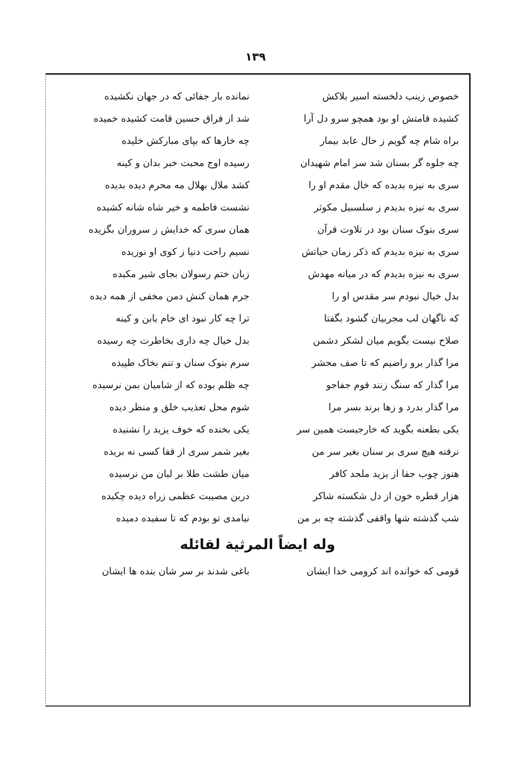۱۳۹
خصوص زینب دلخسته اسیر بلاکش نمانده بار جفائی که در جهان نکشیده
کشیده قامتش او بود همچو سرو دل آرا شد از فراق حسین قامت کشیده خمیده
براه شام چه گویم ز حال عابد بیمار چه خارها که بپای مبارکش خلیده
چه جلوه گر بسنان شد سر امام شهیدان رسیده اوج محبت خبر بدان و کینه
سری به نیزه بدیده که خال مقدم او را کشد ملال بهلال مه محرم دیده بدیده
سری به نیزه بدیدم ز سلسبیل مکوثر نشست فاطمه و خیر شاه شانه کشیده
سری بنوک سنان بود در تلاوت قرآن همان سری که خدایش ز سروران بگزیده
سری به نیزه بدیدم که ذکر زمان حیاتش نسیم راحت دنیا ز کوی او نوزیده
سری به نیزه بدیدم که در میانه مهدش زبان ختم رسولان بجای شیر مکیده
بدل خیال نبودم سر مقدس او را جرم همان کنش دمن مخفی از همه دیده
که ناگهان لب مجربیان گشود بگفتا ترا چه کار نبود ای خام یابن و کینه
صلاح نیست بگویم میان لشکر دشمن بدل خیال چه داری بخاطرت چه رسیده
مرا گذار برو راضیم که تا صف محشر سرم بنوک سنان و تنم بخاک طپیده
مرا گذار که سنگ زنند قوم جفاجو چه ظلم بوده که از شامیان بمن نرسیده
مرا گذار بدرد و زها برند بسر مرا شوم محل تعذیب خلق و منظر دیده
یکی بطعنه بگوید که خارجیست همین سر یکی بخنده که خوف یزید را نشنیده
نرفته هیچ سری بر سنان بغیر سر من بغیر شمر سری از قفا کسی نه بریده
هنوز چوب جفا از یزید ملحد کافر میان طشت طلا بر لبان من نرسیده
هزار قطره خون از دل شکسته شاکر درین مصیبت عظمی زراه دیده چکیده
شب گذشته شها واقفی گذشته چه بر من نیامدی تو بودم که تا سفیده دمیده
وله ایضاً المرثیة لقائله
قومی که خوانده اند کرومی خدا ایشان باغی شدند بر سر شان بنده ها ایشان